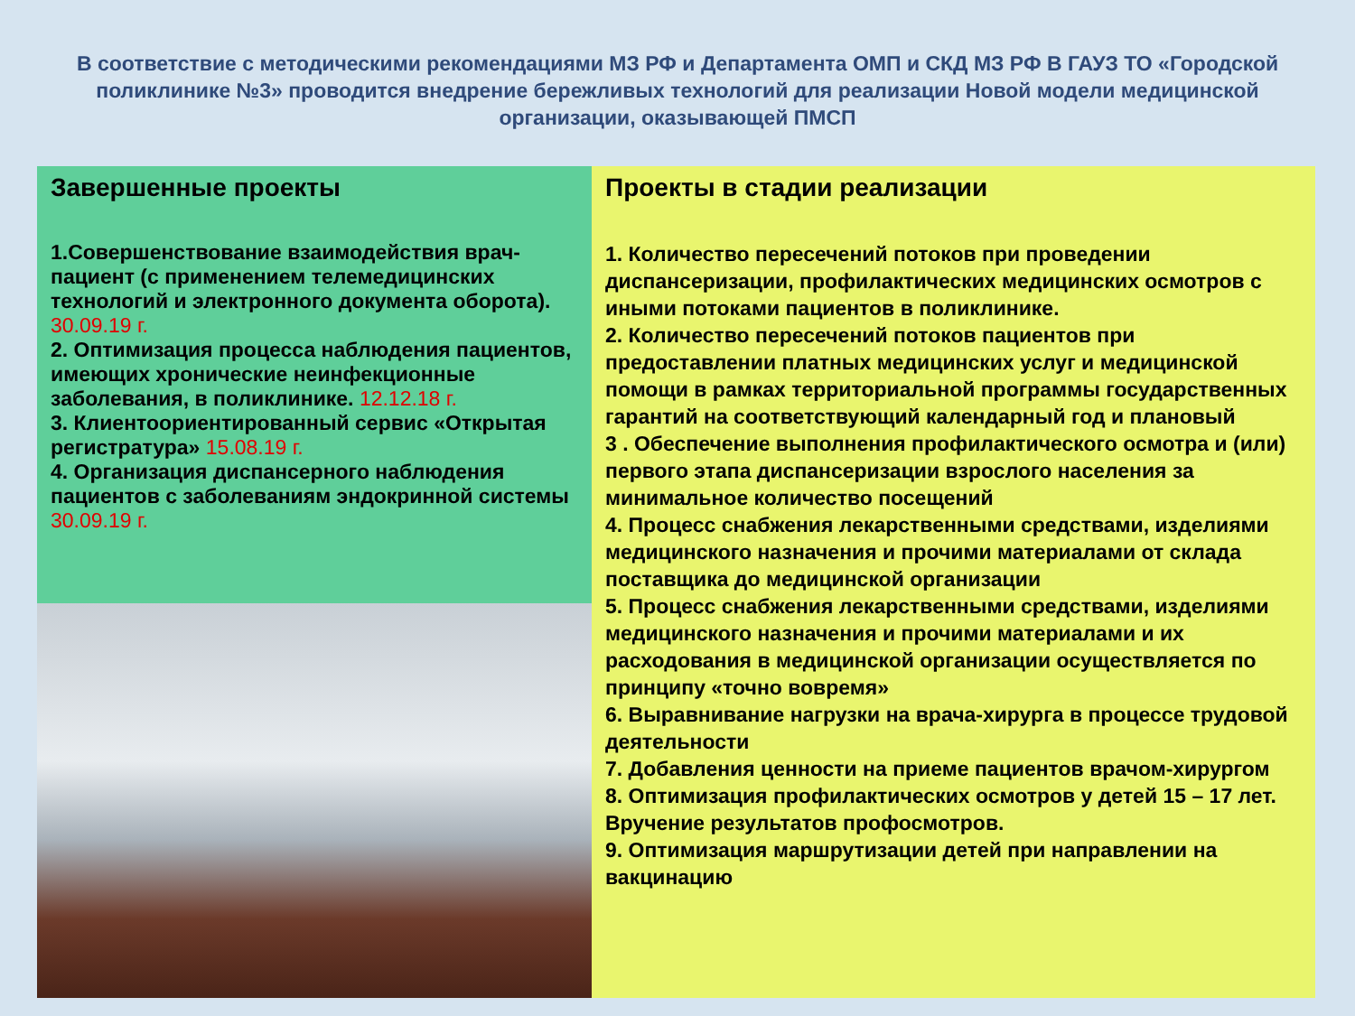В соответствие с методическими рекомендациями МЗ РФ и Департамента ОМП и СКД МЗ РФ В ГАУЗ ТО «Городской поликлинике №3» проводится внедрение бережливых технологий для реализации Новой модели медицинской организации, оказывающей ПМСП
Завершенные проекты
1.Совершенствование взаимодействия врач-пациент (с применением телемедицинских технологий и электронного документа оборота). 30.09.19 г.
2. Оптимизация процесса наблюдения пациентов, имеющих хронические неинфекционные заболевания, в поликлинике. 12.12.18 г.
3. Клиентоориентированный сервис «Открытая регистратура» 15.08.19 г.
4. Организация диспансерного наблюдения пациентов с заболеваниям эндокринной системы 30.09.19 г.
Проекты в стадии реализации
1. Количество пересечений потоков при проведении диспансеризации, профилактических медицинских осмотров с иными потоками пациентов в поликлинике.
2. Количество пересечений потоков пациентов при предоставлении платных медицинских услуг и медицинской помощи в рамках территориальной программы государственных гарантий на соответствующий календарный год и плановый
3 . Обеспечение выполнения профилактического осмотра и (или) первого этапа диспансеризации взрослого населения за минимальное количество посещений
4. Процесс снабжения лекарственными средствами, изделиями медицинского назначения и прочими материалами от склада поставщика до медицинской организации
5. Процесс снабжения лекарственными средствами, изделиями медицинского назначения и прочими материалами и их расходования в медицинской организации осуществляется по принципу «точно вовремя»
6. Выравнивание нагрузки на врача-хирурга в процессе трудовой деятельности
7. Добавления ценности на приеме пациентов врачом-хирургом
8. Оптимизация профилактических осмотров у детей 15 – 17 лет. Вручение результатов профосмотров.
9. Оптимизация маршрутизации детей при направлении на вакцинацию